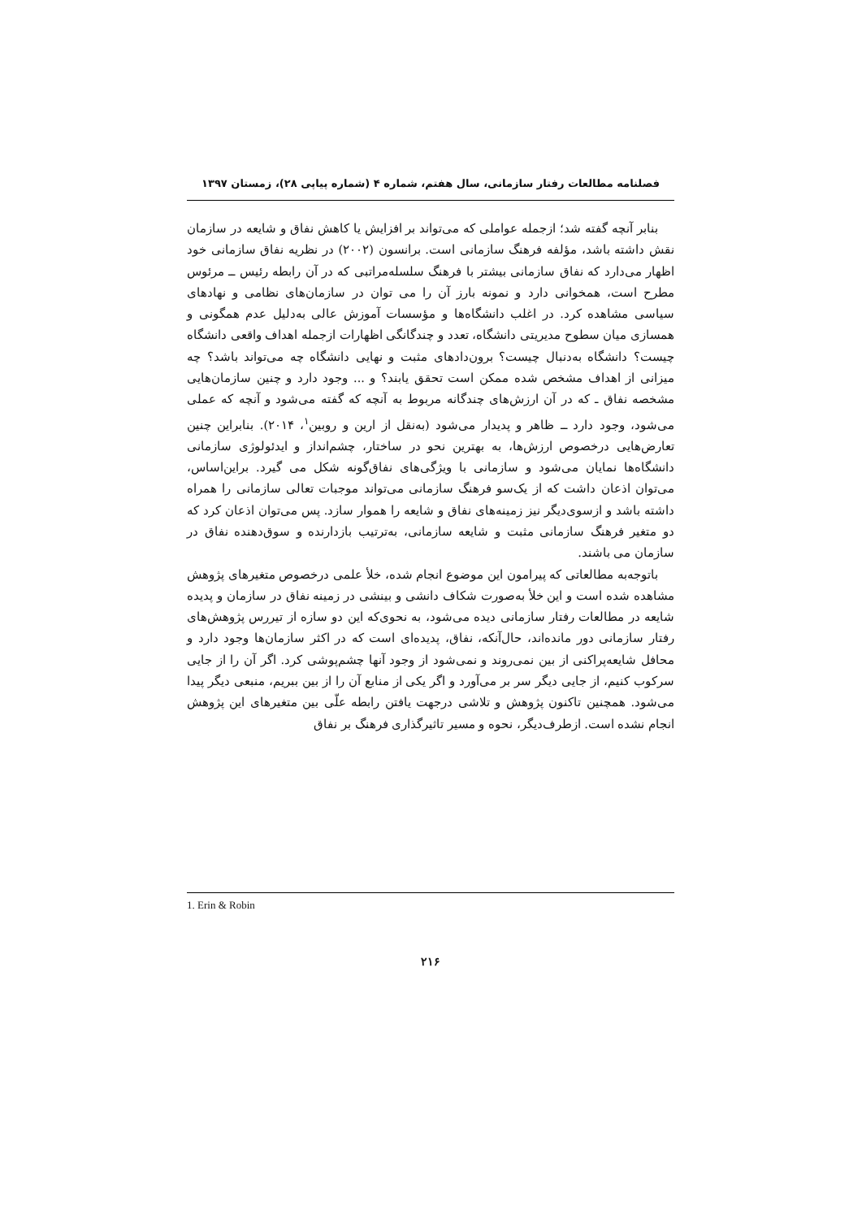فصلنامه مطالعات رفتار سازمانی، سال هفتم، شماره ۴ (شماره پیاپی ۲۸)، زمستان ۱۳۹۷
بنابر آنچه گفته شد؛ ازجمله عواملی که می‌تواند بر افزایش یا کاهش نفاق و شایعه در سازمان نقش داشته باشد، مؤلفه فرهنگ سازمانی است. برانسون (۲۰۰۲) در نظریه نفاق سازمانی خود اظهار می‌دارد که نفاق سازمانی بیشتر با فرهنگ سلسله‌مراتبی که در آن رابطه رئیس ــ مرئوس مطرح است، همخوانی دارد و نمونه بارز آن را می توان در سازمان‌های نظامی و نهادهای سیاسی مشاهده کرد. در اغلب دانشگاه‌ها و مؤسسات آموزش عالی به‌دلیل عدم همگونی و همسازی میان سطوح مدیریتی دانشگاه، تعدد و چندگانگی اظهارات ازجمله اهداف واقعی دانشگاه چیست؟ دانشگاه به‌دنبال چیست؟ برون‌دادهای مثبت و نهایی دانشگاه چه می‌تواند باشد؟ چه میزانی از اهداف مشخص شده ممکن است تحقق یابند؟ و ... وجود دارد و چنین سازمان‌هایی مشخصه نفاق ـ که در آن ارزش‌های چندگانه مربوط به آنچه که گفته می‌شود و آنچه که عملی می‌شود، وجود دارد ــ ظاهر و پدیدار می‌شود (به‌نقل از ارین و روبین<sup>۱</sup>، ۲۰۱۴). بنابراین چنین تعارض‌هایی درخصوص ارزش‌ها، به بهترین نحو در ساختار، چشم‌انداز و ایدئولوژی سازمانی دانشگاه‌ها نمایان می‌شود و سازمانی با ویژگی‌های نفاق‌گونه شکل می گیرد. براین‌اساس، می‌توان اذعان داشت که از یک‌سو فرهنگ سازمانی می‌تواند موجبات تعالی سازمانی را همراه داشته باشد و ازسوی‌دیگر نیز زمینه‌های نفاق و شایعه را هموار سازد. پس می‌توان اذعان کرد که دو متغیر فرهنگ سازمانی مثبت و شایعه سازمانی، به‌ترتیب بازدارنده و سوق‌دهنده نفاق در سازمان می باشند.
باتوجه‌به مطالعاتی که پیرامون این موضوع انجام شده، خلأ علمی درخصوص متغیرهای پژوهش مشاهده شده است و این خلأ به‌صورت شکاف دانشی و بینشی در زمینه نفاق در سازمان و پدیده شایعه در مطالعات رفتار سازمانی دیده می‌شود، به نحوی‌که این دو سازه از تیررس پژوهش‌های رفتار سازمانی دور مانده‌اند، حال‌آنکه، نفاق، پدیده‌ای است که در اکثر سازمان‌ها وجود دارد و محافل شایعه‌پراکنی از بین نمی‌روند و نمی‌شود از وجود آنها چشم‌پوشی کرد. اگر آن را از جایی سرکوب کنیم، از جایی دیگر سر بر می‌آورد و اگر یکی از منابع آن را از بین ببریم، منبعی دیگر پیدا می‌شود. همچنین تاکنون پژوهش و تلاشی درجهت یافتن رابطه علّی بین متغیرهای این پژوهش انجام نشده است. ازطرف‌دیگر، نحوه و مسیر تاثیرگذاری فرهنگ بر نفاق
1. Erin & Robin
۲۱۶